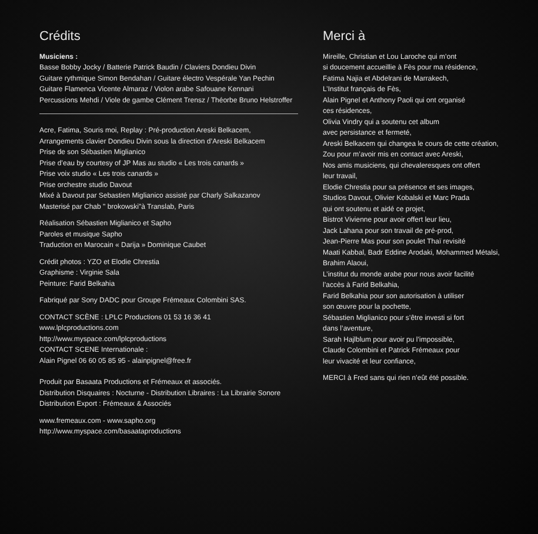Crédits
Musiciens :
Basse Bobby Jocky / Batterie Patrick Baudin / Claviers Dondieu Divin
Guitare rythmique Simon Bendahan / Guitare électro Vespérale Yan Pechin
Guitare Flamenca Vicente Almaraz / Violon arabe Safouane Kennani
Percussions Mehdi / Viole de gambe Clément Trensz / Théorbe Bruno Helstroffer
Acre, Fatima, Souris moi, Replay : Pré-production Areski Belkacem,
Arrangements clavier Dondieu Divin sous la direction d’Areski Belkacem
Prise de son Sébastien Miglianico
Prise d’eau by courtesy of JP Mas au studio « Les trois canards »
Prise voix studio « Les trois canards »
Prise orchestre studio Davout
Mixé à Davout par Sebastien Miglianico assisté par Charly Salkazanov
Masterisé par Chab " brokowski"à Translab, Paris
Réalisation Sébastien Miglianico et Sapho
Paroles et musique Sapho
Traduction en Marocain « Darija » Dominique Caubet
Crédit photos : YZO et Elodie Chrestia
Graphisme : Virginie Sala
Peinture: Farid Belkahia
Fabriqué par Sony DADC pour Groupe Frémeaux Colombini SAS.
CONTACT SCÈNE : LPLC Productions 01 53 16 36 41
www.lplcproductions.com
http://www.myspace.com/lplcproductions
CONTACT SCENE Internationale :
Alain Pignel 06 60 05 85 95 - alainpignel@free.fr
Produit par Basaata Productions et Frémeaux et associés.
Distribution Disquaires : Nocturne - Distribution Libraires : La Librairie Sonore
Distribution Export : Frémeaux & Associés
www.fremeaux.com - www.sapho.org
http://www.myspace.com/basaataproductions
Merci à
Mireille, Christian et Lou Laroche qui m’ont
si doucement accueillie à Fès pour ma résidence,
Fatima Najia et Abdelrani de Marrakech,
L’Institut français de Fès,
Alain Pignel et Anthony Paoli qui ont organisé
ces résidences,
Olivia Vindry qui a soutenu cet album
avec persistance et fermeté,
Areski Belkacem qui changea le cours de cette création,
Zou pour m’avoir mis en contact avec Areski,
Nos amis musiciens, qui chevaleresques ont offert
leur travail,
Elodie Chrestia pour sa présence et ses images,
Studios Davout, Olivier Kobalski et Marc Prada
qui ont soutenu et aidé ce projet,
Bistrot Vivienne pour avoir offert leur lieu,
Jack Lahana pour son travail de pré-prod,
Jean-Pierre Mas pour son poulet Thaï revisité
Maati Kabbal, Badr Eddine Arodaki, Mohammed Métalsi,
Brahim Alaoui,
L’institut du monde arabe pour nous avoir facilité
l’accès à Farid Belkahia,
Farid Belkahia pour son autorisation à utiliser
son œuvre pour la pochette,
Sébastien Miglianico pour s’être investi si fort
dans l’aventure,
Sarah Hajlblum pour avoir pu l’impossible,
Claude Colombini et Patrick Frémeaux pour
leur vivacité et leur confiance,
MERCI à Fred sans qui rien n’eût été possible.